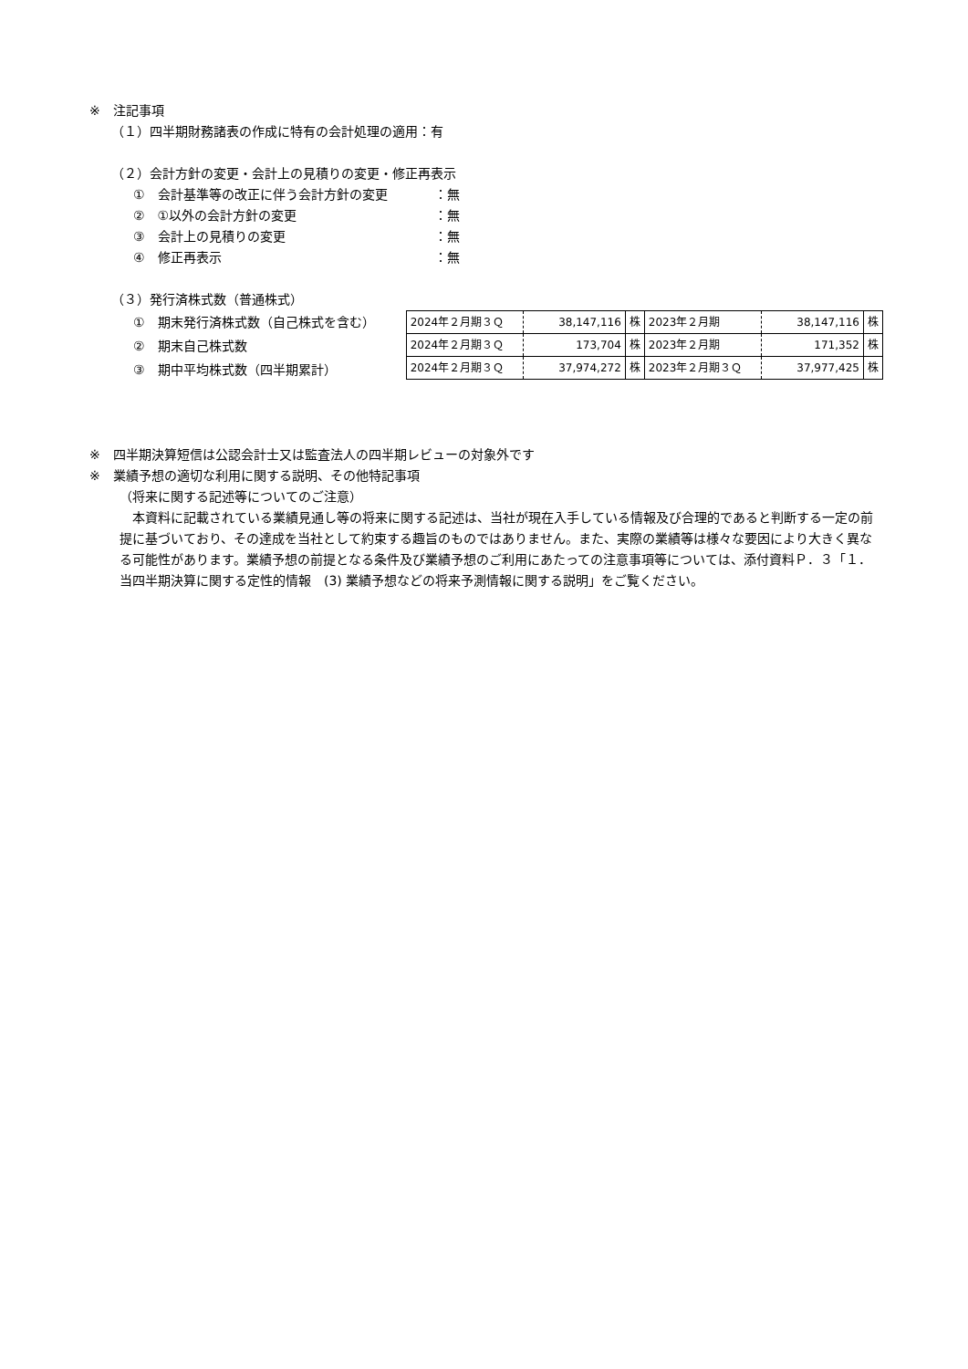※　注記事項
（１）四半期財務諸表の作成に特有の会計処理の適用：有
（２）会計方針の変更・会計上の見積りの変更・修正再表示
①　会計基準等の改正に伴う会計方針の変更 ：無
②　①以外の会計方針の変更 ：無
③　会計上の見積りの変更 ：無
④　修正再表示 ：無
（３）発行済株式数（普通株式）
①　期末発行済株式数（自己株式を含む）
②　期末自己株式数
③　期中平均株式数（四半期累計）
| 2024年２月期３Ｑ | 38,147,116 | 株 | 2023年２月期 | 38,147,116 | 株 |
| 2024年２月期３Ｑ | 173,704 | 株 | 2023年２月期 | 171,352 | 株 |
| 2024年２月期３Ｑ | 37,974,272 | 株 | 2023年２月期３Ｑ | 37,977,425 | 株 |
※　四半期決算短信は公認会計士又は監査法人の四半期レビューの対象外です
※　業績予想の適切な利用に関する説明、その他特記事項
（将来に関する記述等についてのご注意）
　本資料に記載されている業績見通し等の将来に関する記述は、当社が現在入手している情報及び合理的であると判断する一定の前提に基づいており、その達成を当社として約束する趣旨のものではありません。また、実際の業績等は様々な要因により大きく異なる可能性があります。業績予想の前提となる条件及び業績予想のご利用にあたっての注意事項等については、添付資料Ｐ．３「１．当四半期決算に関する定性的情報　(3) 業績予想などの将来予測情報に関する説明」をご覧ください。